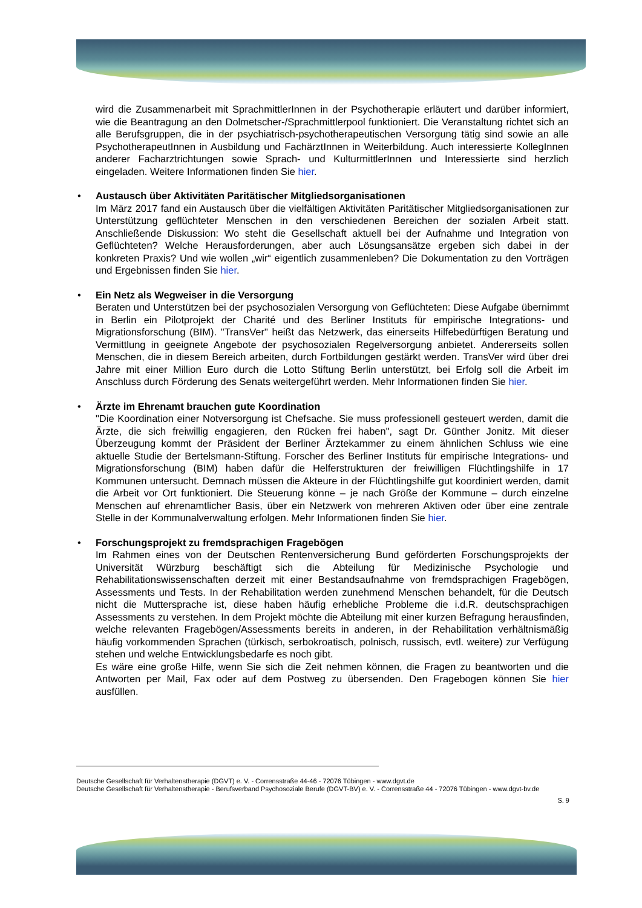wird die Zusammenarbeit mit SprachmittlerInnen in der Psychotherapie erläutert und darüber informiert, wie die Beantragung an den Dolmetscher-/Sprachmittlerpool funktioniert. Die Veranstaltung richtet sich an alle Berufsgruppen, die in der psychiatrisch-psychotherapeutischen Versorgung tätig sind sowie an alle PsychotherapeutInnen in Ausbildung und FachärztInnen in Weiterbildung. Auch interessierte KollegInnen anderer Facharztrichtungen sowie Sprach- und KulturmittlerInnen und Interessierte sind herzlich eingeladen. Weitere Informationen finden Sie hier.
• Austausch über Aktivitäten Paritätischer Mitgliedsorganisationen
Im März 2017 fand ein Austausch über die vielfältigen Aktivitäten Paritätischer Mitgliedsorganisationen zur Unterstützung geflüchteter Menschen in den verschiedenen Bereichen der sozialen Arbeit statt. Anschließende Diskussion: Wo steht die Gesellschaft aktuell bei der Aufnahme und Integration von Geflüchteten? Welche Herausforderungen, aber auch Lösungsansätze ergeben sich dabei in der konkreten Praxis? Und wie wollen „wir“ eigentlich zusammenleben? Die Dokumentation zu den Vorträgen und Ergebnissen finden Sie hier.
• Ein Netz als Wegweiser in die Versorgung
Beraten und Unterstützen bei der psychosozialen Versorgung von Geflüchteten: Diese Aufgabe übernimmt in Berlin ein Pilotprojekt der Charité und des Berliner Instituts für empirische Integrations- und Migrationsforschung (BIM). "TransVer" heißt das Netzwerk, das einerseits Hilfebedürftigen Beratung und Vermittlung in geeignete Angebote der psychosozialen Regelversorgung anbietet. Andererseits sollen Menschen, die in diesem Bereich arbeiten, durch Fortbildungen gestärkt werden. TransVer wird über drei Jahre mit einer Million Euro durch die Lotto Stiftung Berlin unterstützt, bei Erfolg soll die Arbeit im Anschluss durch Förderung des Senats weitergeführt werden. Mehr Informationen finden Sie hier.
• Ärzte im Ehrenamt brauchen gute Koordination
"Die Koordination einer Notversorgung ist Chefsache. Sie muss professionell gesteuert werden, damit die Ärzte, die sich freiwillig engagieren, den Rücken frei haben", sagt Dr. Günther Jonitz. Mit dieser Überzeugung kommt der Präsident der Berliner Ärztekammer zu einem ähnlichen Schluss wie eine aktuelle Studie der Bertelsmann-Stiftung. Forscher des Berliner Instituts für empirische Integrations- und Migrationsforschung (BIM) haben dafür die Helferstrukturen der freiwilligen Flüchtlingshilfe in 17 Kommunen untersucht. Demnach müssen die Akteure in der Flüchtlingshilfe gut koordiniert werden, damit die Arbeit vor Ort funktioniert. Die Steuerung könne – je nach Größe der Kommune – durch einzelne Menschen auf ehrenamtlicher Basis, über ein Netzwerk von mehreren Aktiven oder über eine zentrale Stelle in der Kommunalverwaltung erfolgen. Mehr Informationen finden Sie hier.
• Forschungsprojekt zu fremdsprachigen Fragebögen
Im Rahmen eines von der Deutschen Rentenversicherung Bund geförderten Forschungsprojekts der Universität Würzburg beschäftigt sich die Abteilung für Medizinische Psychologie und Rehabilitationswissenschaften derzeit mit einer Bestandsaufnahme von fremdsprachigen Fragebögen, Assessments und Tests. In der Rehabilitation werden zunehmend Menschen behandelt, für die Deutsch nicht die Muttersprache ist, diese haben häufig erhebliche Probleme die i.d.R. deutschsprachigen Assessments zu verstehen. In dem Projekt möchte die Abteilung mit einer kurzen Befragung herausfinden, welche relevanten Fragebögen/Assessments bereits in anderen, in der Rehabilitation verhältnismäßig häufig vorkommenden Sprachen (türkisch, serbokroatisch, polnisch, russisch, evtl. weitere) zur Verfügung stehen und welche Entwicklungsbedarfe es noch gibt.
Es wäre eine große Hilfe, wenn Sie sich die Zeit nehmen können, die Fragen zu beantworten und die Antworten per Mail, Fax oder auf dem Postweg zu übersenden. Den Fragebogen können Sie hier ausfüllen.
Deutsche Gesellschaft für Verhaltenstherapie (DGVT) e. V. - Corrensstraße 44-46 - 72076 Tübingen - www.dgvt.de
Deutsche Gesellschaft für Verhaltenstherapie - Berufsverband Psychosoziale Berufe (DGVT-BV) e. V. - Corrensstraße 44 - 72076 Tübingen - www.dgvt-bv.de
S. 9